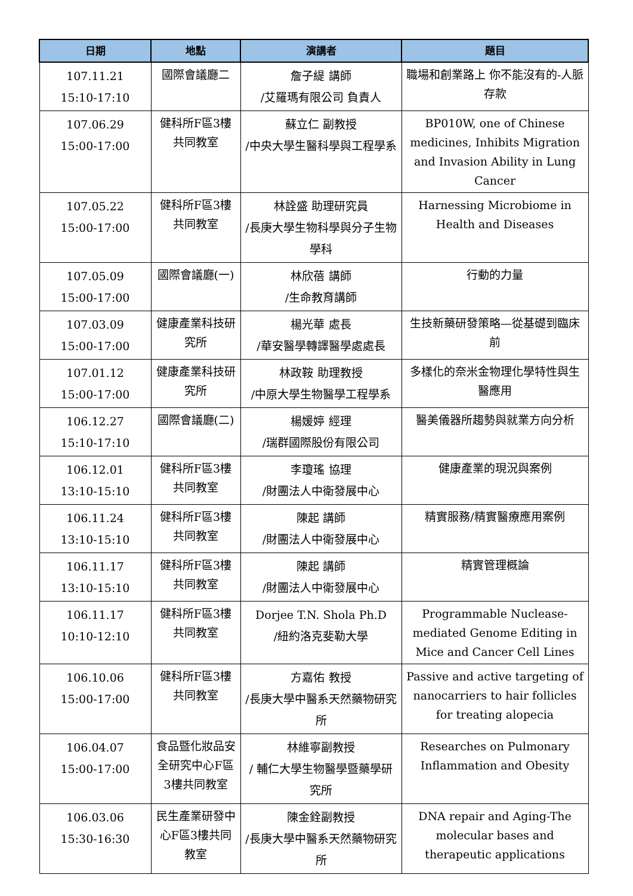| 日期 | 地點 | 演講者 | 題目 |
| --- | --- | --- | --- |
| 107.11.21 15:10-17:10 | 國際會議廳二 | 詹子緹 講師 /艾羅瑪有限公司 負責人 | 職場和創業路上 你不能沒有的-人脈存款 |
| 107.06.29 15:00-17:00 | 健科所F區3樓共同教室 | 蘇立仁 副教授 /中央大學生醫科學與工程學系 | BP010W, one of Chinese medicines, Inhibits Migration and Invasion Ability in Lung Cancer |
| 107.05.22 15:00-17:00 | 健科所F區3樓共同教室 | 林詮盛 助理研究員 /長庚大學生物科學與分子生物學科 | Harnessing Microbiome in Health and Diseases |
| 107.05.09 15:00-17:00 | 國際會議廳(一) | 林欣蓓 講師 /生命教育講師 | 行動的力量 |
| 107.03.09 15:00-17:00 | 健康產業科技研究所 | 楊光華 處長 /華安醫學轉譯醫學處處長 | 生技新藥研發策略—從基礎到臨床前 |
| 107.01.12 15:00-17:00 | 健康產業科技研究所 | 林政鞍 助理教授 /中原大學生物醫學工程學系 | 多樣化的奈米金物理化學特性與生醫應用 |
| 106.12.27 15:10-17:10 | 國際會議廳(二) | 楊媛婷 經理 /瑞群國際股份有限公司 | 醫美儀器所趨勢與就業方向分析 |
| 106.12.01 13:10-15:10 | 健科所F區3樓共同教室 | 李瓊瑤 協理 /財團法人中衛發展中心 | 健康產業的現況與案例 |
| 106.11.24 13:10-15:10 | 健科所F區3樓共同教室 | 陳起 講師 /財團法人中衛發展中心 | 精實服務/精實醫療應用案例 |
| 106.11.17 13:10-15:10 | 健科所F區3樓共同教室 | 陳起 講師 /財團法人中衛發展中心 | 精實管理概論 |
| 106.11.17 10:10-12:10 | 健科所F區3樓共同教室 | Dorjee T.N. Shola Ph.D /紐約洛克斐勒大學 | Programmable Nuclease-mediated Genome Editing in Mice and Cancer Cell Lines |
| 106.10.06 15:00-17:00 | 健科所F區3樓共同教室 | 方嘉佑 教授 /長庚大學中醫系天然藥物研究所 | Passive and active targeting of nanocarriers to hair follicles for treating alopecia |
| 106.04.07 15:00-17:00 | 食品暨化妝品安全研究中心F區3樓共同教室 | 林維寧副教授 / 輔仁大學生物醫學暨藥學研究所 | Researches on Pulmonary Inflammation and Obesity |
| 106.03.06 15:30-16:30 | 民生產業研發中心F區3樓共同教室 | 陳金銓副教授 /長庚大學中醫系天然藥物研究所 | DNA repair and Aging-The molecular bases and therapeutic applications |